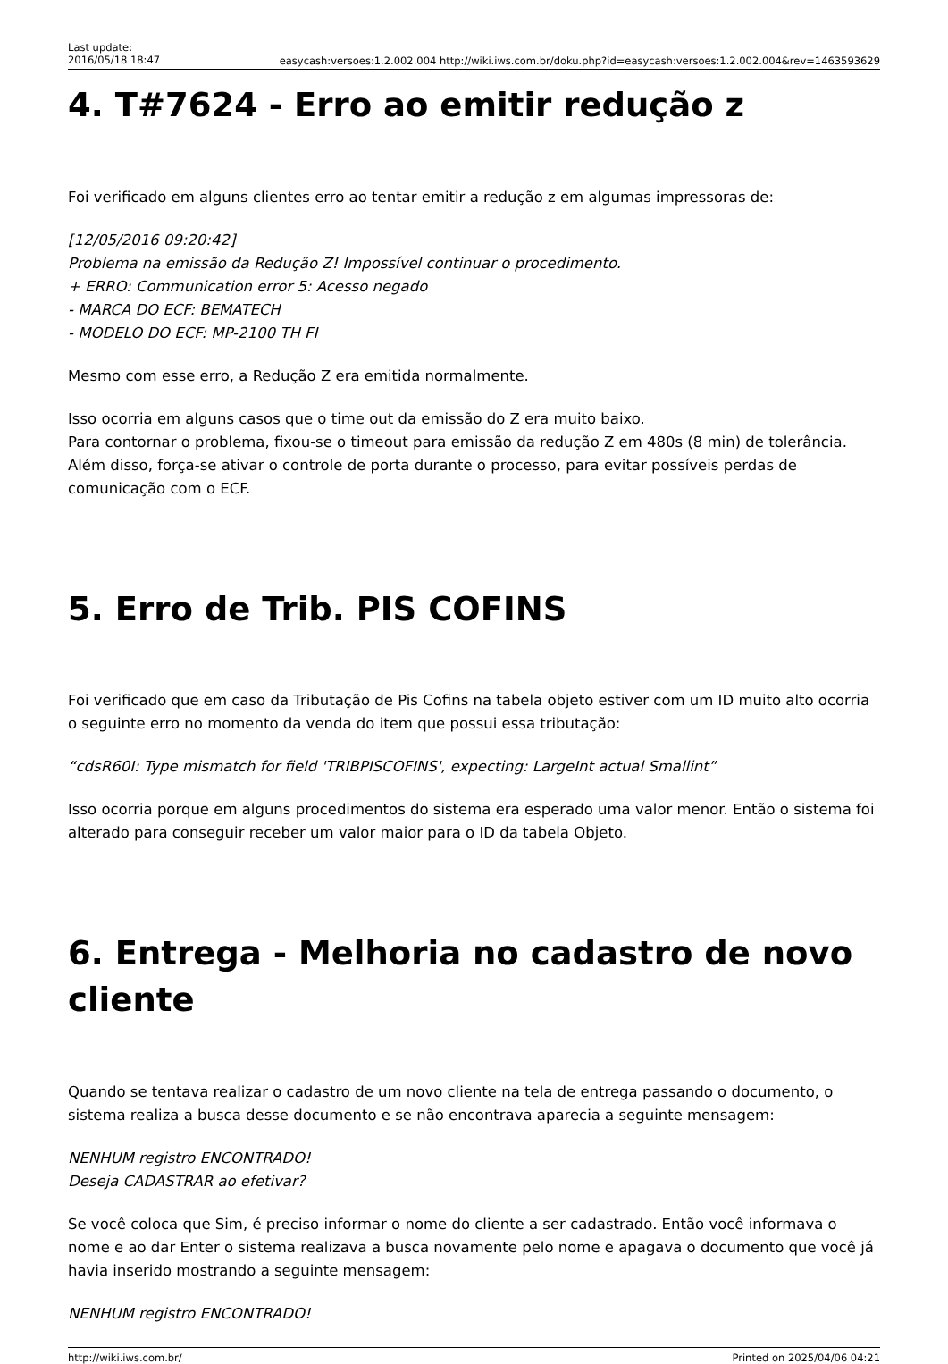Last update:
2016/05/18 18:47
easycash:versoes:1.2.002.004 http://wiki.iws.com.br/doku.php?id=easycash:versoes:1.2.002.004&rev=1463593629
4. T#7624 - Erro ao emitir redução z
Foi verificado em alguns clientes erro ao tentar emitir a redução z em algumas impressoras de:
[12/05/2016 09:20:42]
Problema na emissão da Redução Z! Impossível continuar o procedimento.
+ ERRO: Communication error 5: Acesso negado
- MARCA DO ECF: BEMATECH
- MODELO DO ECF: MP-2100 TH FI
Mesmo com esse erro, a Redução Z era emitida normalmente.
Isso ocorria em alguns casos que o time out da emissão do Z era muito baixo.
Para contornar o problema, fixou-se o timeout para emissão da redução Z em 480s (8 min) de tolerância. Além disso, força-se ativar o controle de porta durante o processo, para evitar possíveis perdas de comunicação com o ECF.
5. Erro de Trib. PIS COFINS
Foi verificado que em caso da Tributação de Pis Cofins na tabela objeto estiver com um ID muito alto ocorria o seguinte erro no momento da venda do item que possui essa tributação:
“cdsR60I: Type mismatch for field 'TRIBPISCOFINS', expecting: LargeInt actual Smallint”
Isso ocorria porque em alguns procedimentos do sistema era esperado uma valor menor. Então o sistema foi alterado para conseguir receber um valor maior para o ID da tabela Objeto.
6. Entrega - Melhoria no cadastro de novo cliente
Quando se tentava realizar o cadastro de um novo cliente na tela de entrega passando o documento, o sistema realiza a busca desse documento e se não encontrava aparecia a seguinte mensagem:
NENHUM registro ENCONTRADO!
Deseja CADASTRAR ao efetivar?
Se você coloca que Sim, é preciso informar o nome do cliente a ser cadastrado. Então você informava o nome e ao dar Enter o sistema realizava a busca novamente pelo nome e apagava o documento que você já havia inserido mostrando a seguinte mensagem:
NENHUM registro ENCONTRADO!
http://wiki.iws.com.br/ Printed on 2025/04/06 04:21